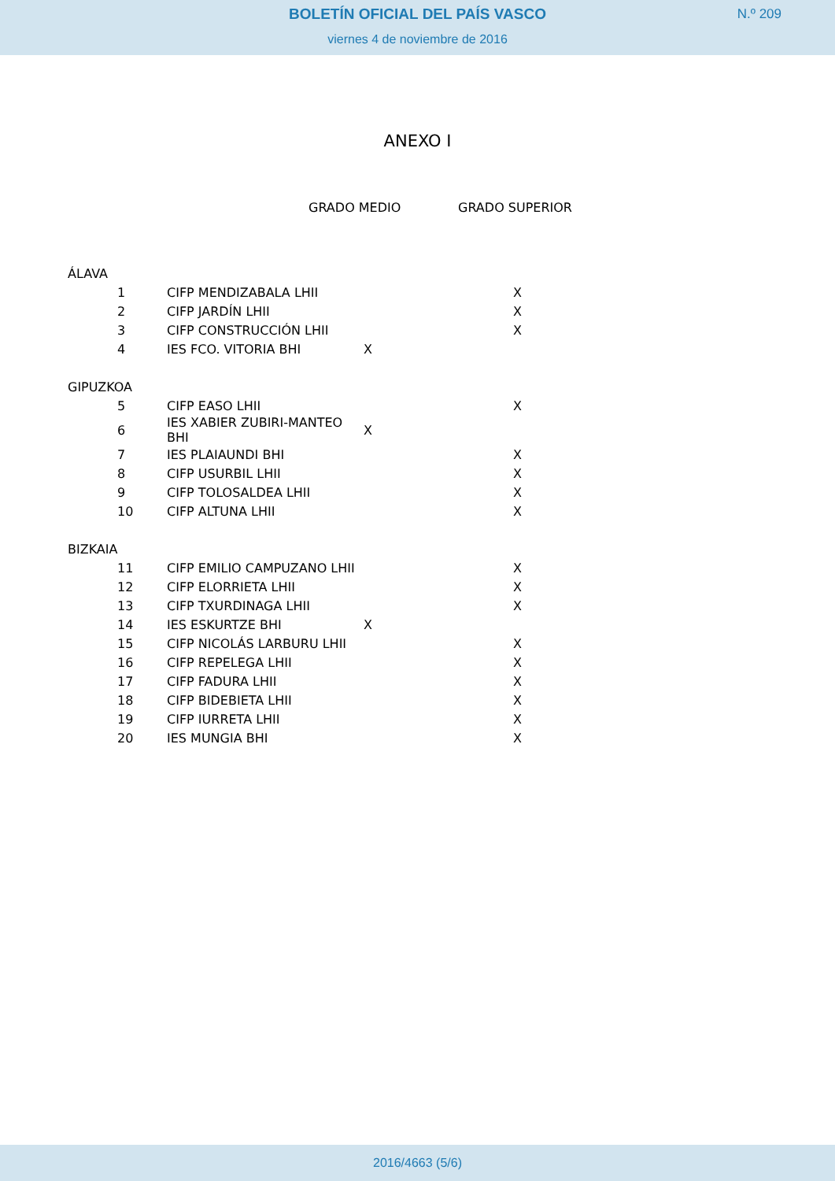BOLETÍN OFICIAL DEL PAÍS VASCO
N.º 209
viernes 4 de noviembre de 2016
ANEXO I
| | | | GRADO MEDIO | GRADO SUPERIOR |
| --- | --- | --- | --- | --- |
| ÁLAVA | | | | |
| | 1 | CIFP MENDIZABALA LHII | | X |
| | 2 | CIFP JARDÍN LHII | | X |
| | 3 | CIFP CONSTRUCCIÓN LHII | | X |
| | 4 | IES FCO. VITORIA BHI | X | |
| GIPUZKOA | | | | |
| | 5 | CIFP EASO LHII | | X |
| | 6 | IES XABIER ZUBIRI-MANTEO BHI | X | |
| | 7 | IES PLAIAUNDI BHI | | X |
| | 8 | CIFP USURBIL LHII | | X |
| | 9 | CIFP TOLOSALDEA LHII | | X |
| | 10 | CIFP ALTUNA LHII | | X |
| BIZKAIA | | | | |
| | 11 | CIFP EMILIO CAMPUZANO LHII | | X |
| | 12 | CIFP ELORRIETA LHII | | X |
| | 13 | CIFP TXURDINAGA LHII | | X |
| | 14 | IES ESKURTZE BHI | X | |
| | 15 | CIFP NICOLÁS LARBURU LHII | | X |
| | 16 | CIFP REPELEGA LHII | | X |
| | 17 | CIFP FADURA LHII | | X |
| | 18 | CIFP BIDEBIETA LHII | | X |
| | 19 | CIFP IURRETA LHII | | X |
| | 20 | IES MUNGIA BHI | | X |
2016/4663 (5/6)